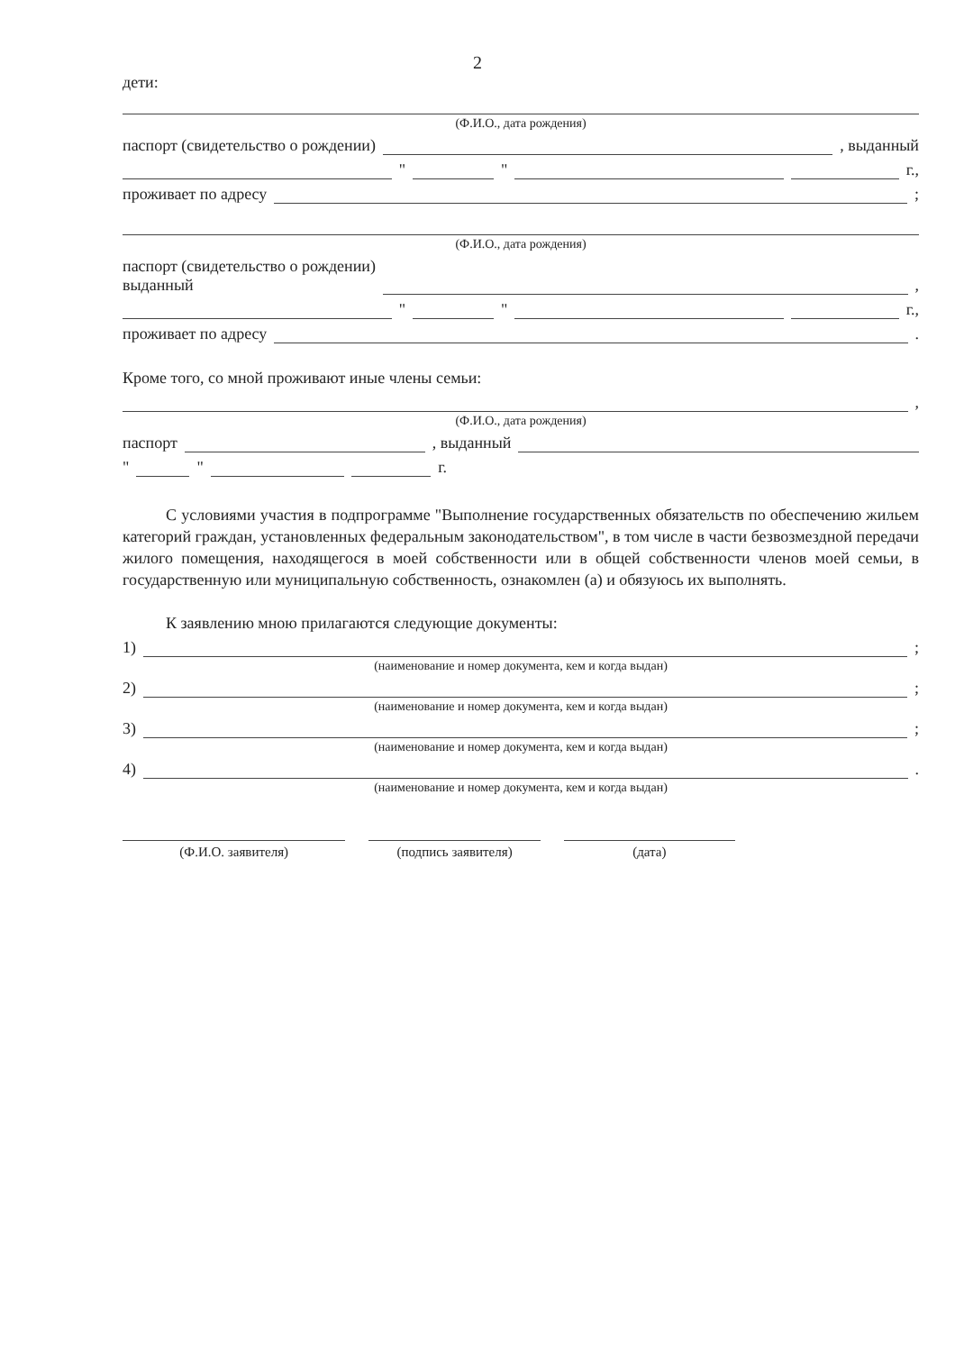2
дети:
(Ф.И.О., дата рождения)
паспорт (свидетельство о рождении) , выданный
" " г.,
проживает по адресу ;
(Ф.И.О., дата рождения)
паспорт (свидетельство о рождении)
выданный ,
" " г.,
проживает по адресу .
Кроме того, со мной проживают иные члены семьи:
,
(Ф.И.О., дата рождения)
паспорт , выданный
" " г.
С условиями участия в подпрограмме "Выполнение государственных обязательств по обеспечению жильем категорий граждан, установленных федеральным законодательством", в том числе в части безвозмездной передачи жилого помещения, находящегося в моей собственности или в общей собственности членов моей семьи, в государственную или муниципальную собственность, ознакомлен (а) и обязуюсь их выполнять.
К заявлению мною прилагаются следующие документы:
1) ;
(наименование и номер документа, кем и когда выдан)
2) ;
(наименование и номер документа, кем и когда выдан)
3) ;
(наименование и номер документа, кем и когда выдан)
4) .
(наименование и номер документа, кем и когда выдан)
(Ф.И.О. заявителя) (подпись заявителя) (дата)